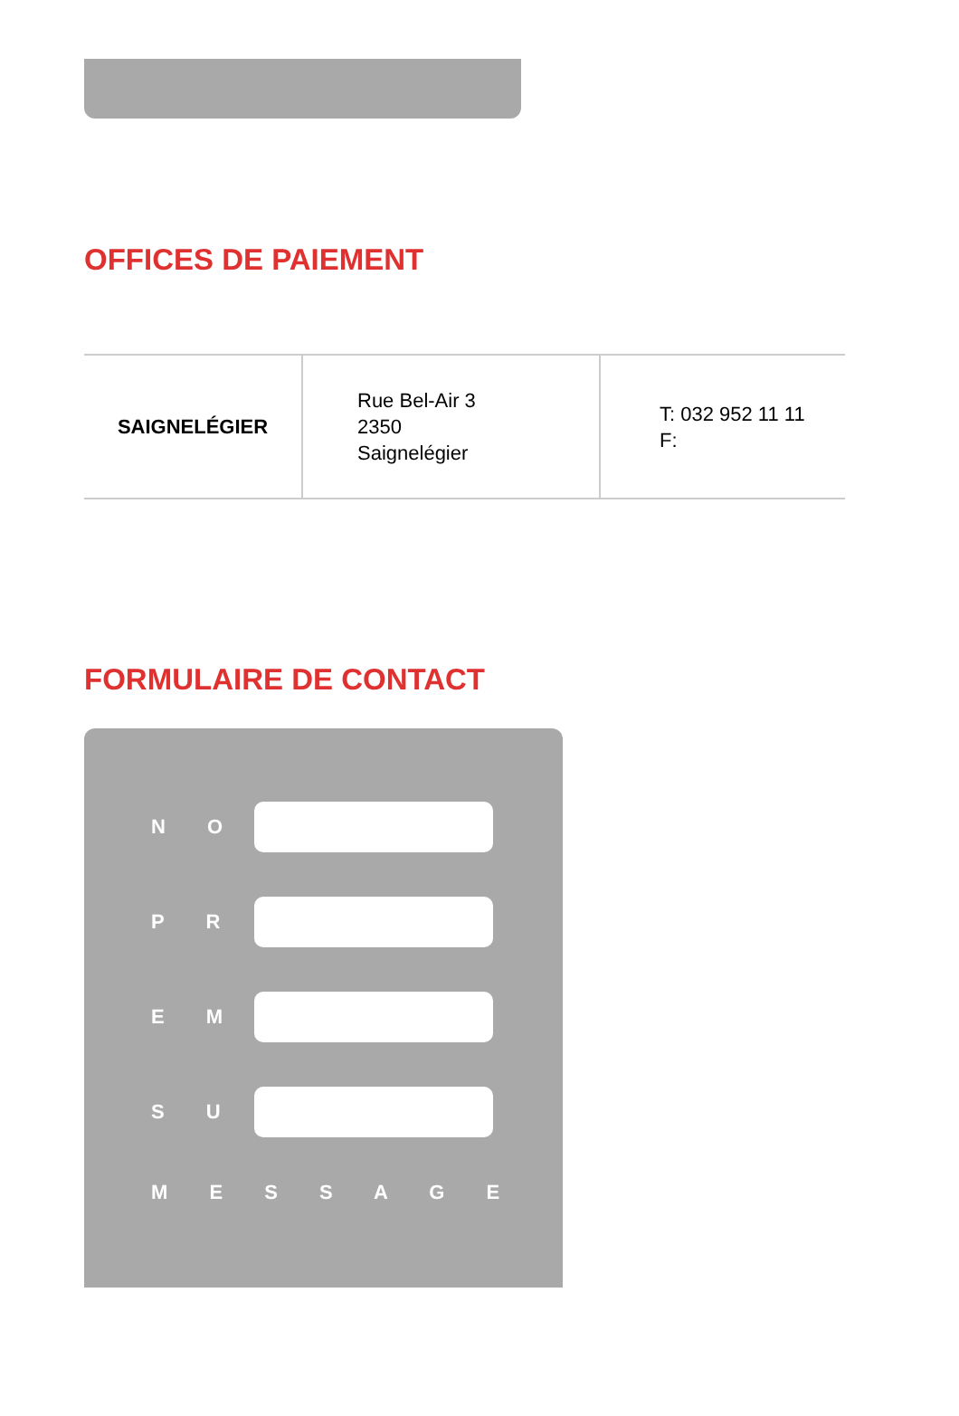OFFICES DE PAIEMENT
| SAIGNELÉGIER | Rue Bel-Air 3 2350 Saignelégier | T: 032 952 11 11 F: |
FORMULAIRE DE CONTACT
N O
P R
E M
S U
M E S S A G E